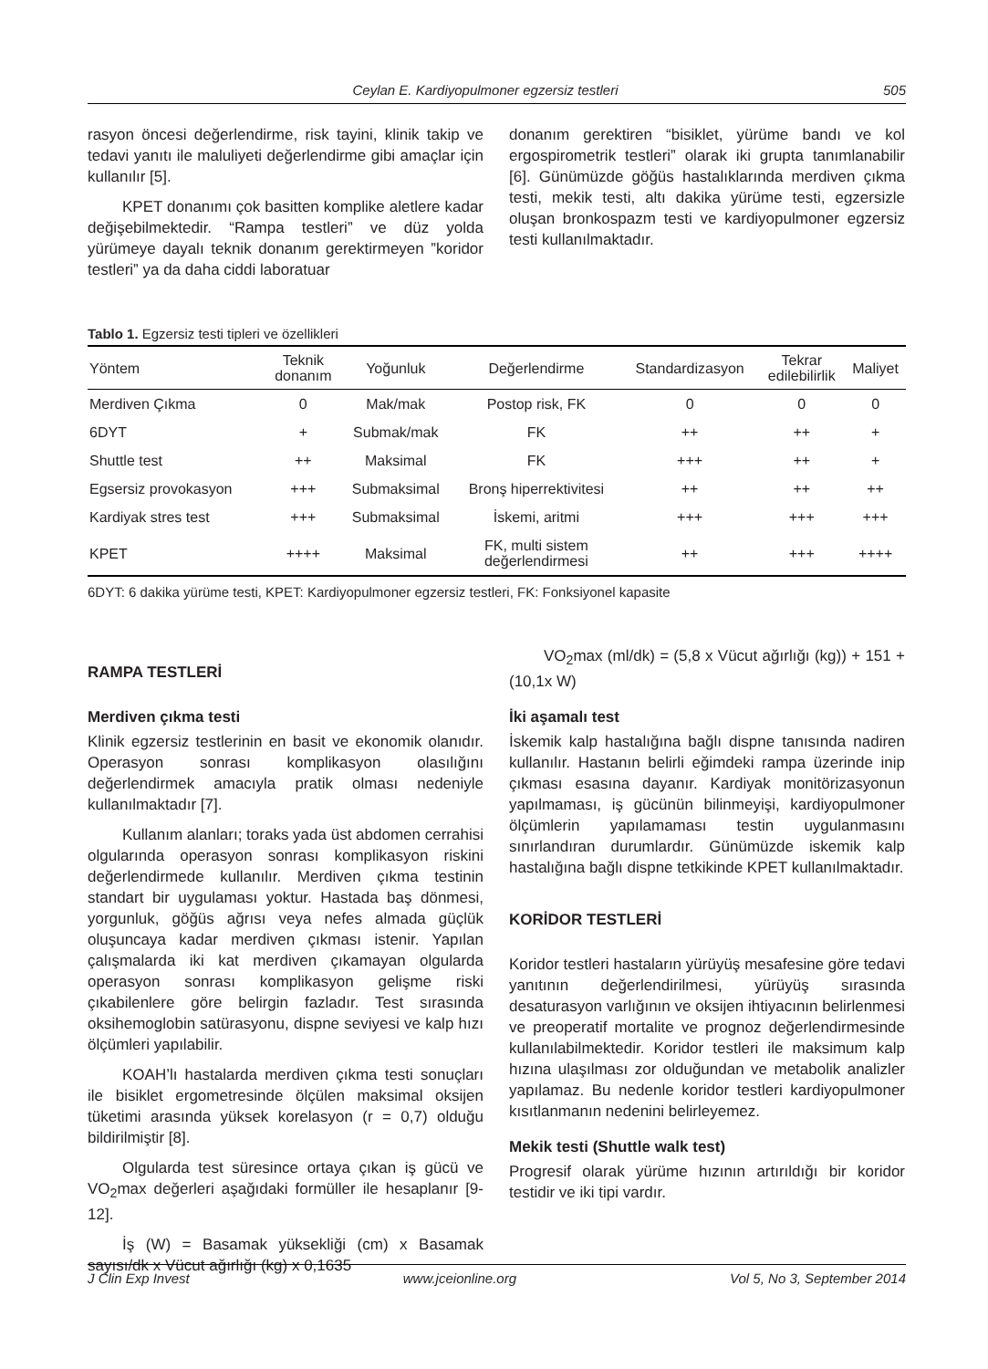Ceylan E. Kardiyopulmoner egzersiz testleri 505
rasyon öncesi değerlendirme, risk tayini, klinik takip ve tedavi yanıtı ile maluliyeti değerlendirme gibi amaçlar için kullanılır [5].
KPET donanımı çok basitten komplike aletlere kadar değişebilmektedir. “Rampa testleri” ve düz yolda yürümeye dayalı teknik donanım gerektirmeyen ”koridor testleri” ya da daha ciddi laboratuar
donanım gerektiren “bisiklet, yürüme bandı ve kol ergospirometrik testleri” olarak iki grupta tanımlanabilir [6]. Günümüzde göğüs hastalıklarında merdiven çıkma testi, mekik testi, altı dakika yürüme testi, egzersizle oluşan bronkospazm testi ve kardiyopulmoner egzersiz testi kullanılmaktadır.
Tablo 1. Egzersiz testi tipleri ve özellikleri
| Yöntem | Teknik donanım | Yoğunluk | Değerlendirme | Standardizasyon | Tekrar edilebilirlik | Maliyet |
| --- | --- | --- | --- | --- | --- | --- |
| Merdiven Çıkma | 0 | Mak/mak | Postop risk, FK | 0 | 0 | 0 |
| 6DYT | + | Submak/mak | FK | ++ | ++ | + |
| Shuttle test | ++ | Maksimal | FK | +++ | ++ | + |
| Egsersiz provokasyon | +++ | Submaksimal | Bronş hiperrektivitesi | ++ | ++ | ++ |
| Kardiyak stres test | +++ | Submaksimal | İskemi, aritmi | +++ | +++ | +++ |
| KPET | ++++ | Maksimal | FK, multi sistem değerlendirmesi | ++ | +++ | ++++ |
6DYT: 6 dakika yürüme testi, KPET: Kardiyopulmoner egzersiz testleri, FK: Fonksiyonel kapasite
RAMPA TESTLERİ
Merdiven çıkma testi
Klinik egzersiz testlerinin en basit ve ekonomik olanıdır. Operasyon sonrası komplikasyon olasılığını değerlendirmek amacıyla pratik olması nedeniyle kullanılmaktadır [7].
Kullanım alanları; toraks yada üst abdomen cerrahisi olgularında operasyon sonrası komplikasyon riskini değerlendirmede kullanılır. Merdiven çıkma testinin standart bir uygulaması yoktur. Hastada baş dönmesi, yorgunluk, göğüs ağrısı veya nefes almada güçlük oluşuncaya kadar merdiven çıkması istenir. Yapılan çalışmalarda iki kat merdiven çıkamayan olgularda operasyon sonrası komplikasyon gelişme riski çıkabilenlere göre belirgin fazladır. Test sırasında oksihemoglobin satürasyonu, dispne seviyesi ve kalp hızı ölçümleri yapılabilir.
KOAH’lı hastalarda merdiven çıkma testi sonuçları ile bisiklet ergometresinde ölçülen maksimal oksijen tüketimi arasında yüksek korelasyon (r = 0,7) olduğu bildirilmiştir [8].
Olgularda test süresince ortaya çıkan iş gücü ve VO<sub>2</sub>max değerleri aşağıdaki formüller ile hesaplanır [9-12].
İş (W) = Basamak yüksekliği (cm) x Basamak sayısı/dk x Vücut ağırlığı (kg) x 0,1635
VO<sub>2</sub>max (ml/dk) = (5,8 x Vücut ağırlığı (kg)) + 151 + (10,1x W)
İki aşamalı test
İskemik kalp hastalığına bağlı dispne tanısında nadiren kullanılır. Hastanın belirli eğimdeki rampa üzerinde inip çıkması esasına dayanır. Kardiyak monitörizasyonun yapılmaması, iş gücünün bilinmeyişi, kardiyopulmoner ölçümlerin yapılamaması testin uygulanmasını sınırlandıran durumlardır. Günümüzde iskemik kalp hastalığına bağlı dispne tetkikinde KPET kullanılmaktadır.
KORİDOR TESTLERİ
Koridor testleri hastaların yürüyüş mesafesine göre tedavi yanıtının değerlendirilmesi, yürüyüş sırasında desaturasyon varlığının ve oksijen ihtiyacının belirlenmesi ve preoperatif mortalite ve prognoz değerlendirmesinde kullanılabilmektedir. Koridor testleri ile maksimum kalp hızına ulaşılması zor olduğundan ve metabolik analizler yapılamaz. Bu nedenle koridor testleri kardiyopulmoner kısıtlanmanın nedenini belirleyemez.
Mekik testi (Shuttle walk test)
Progresif olarak yürüme hızının artırıldığı bir koridor testidir ve iki tipi vardır.
J Clin Exp Invest www.jceionline.org Vol 5, No 3, September 2014